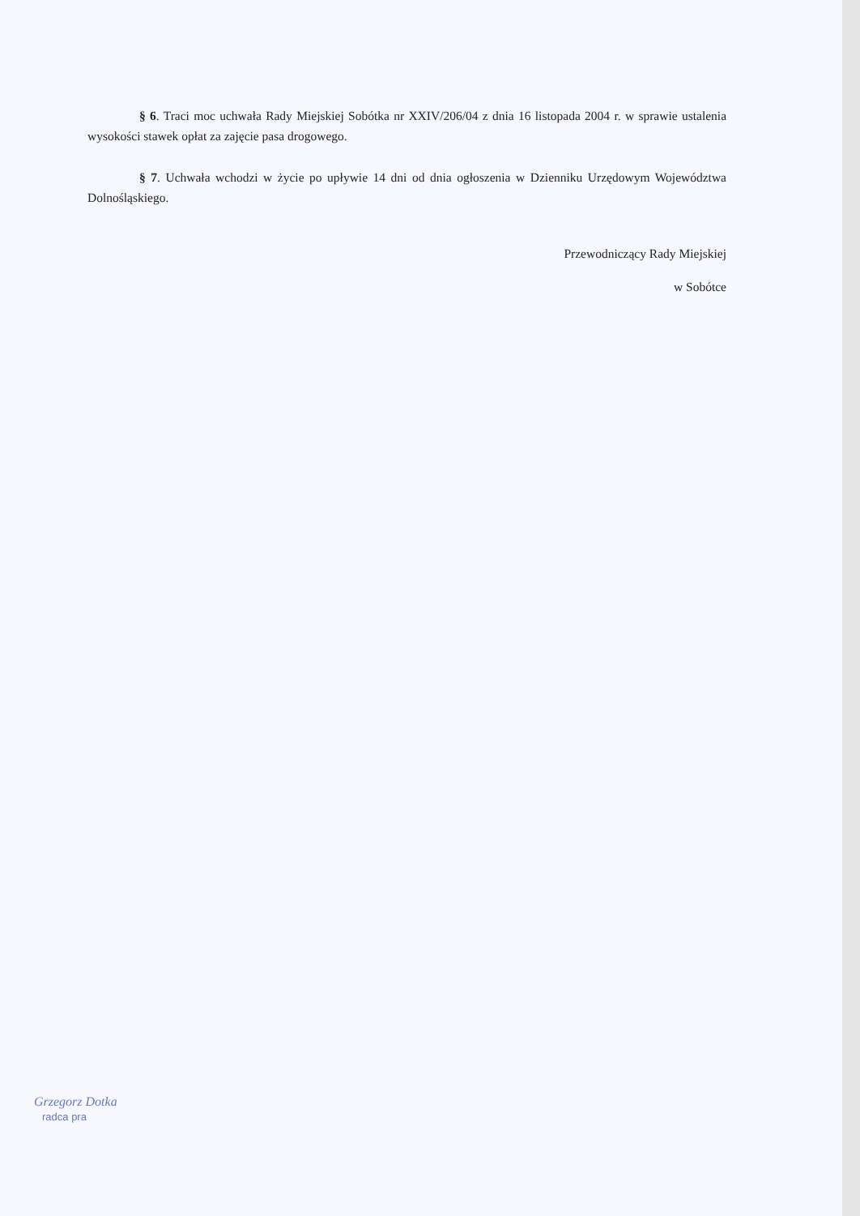§ 6. Traci moc uchwała Rady Miejskiej Sobótka nr XXIV/206/04 z dnia 16 listopada 2004 r. w sprawie ustalenia wysokości stawek opłat za zajęcie pasa drogowego.
§ 7. Uchwała wchodzi w życie po upływie 14 dni od dnia ogłoszenia w Dzienniku Urzędowym Województwa Dolnośląskiego.
Przewodniczący Rady Miejskiej
w Sobótce
Grzegorz Dotka
radca pra